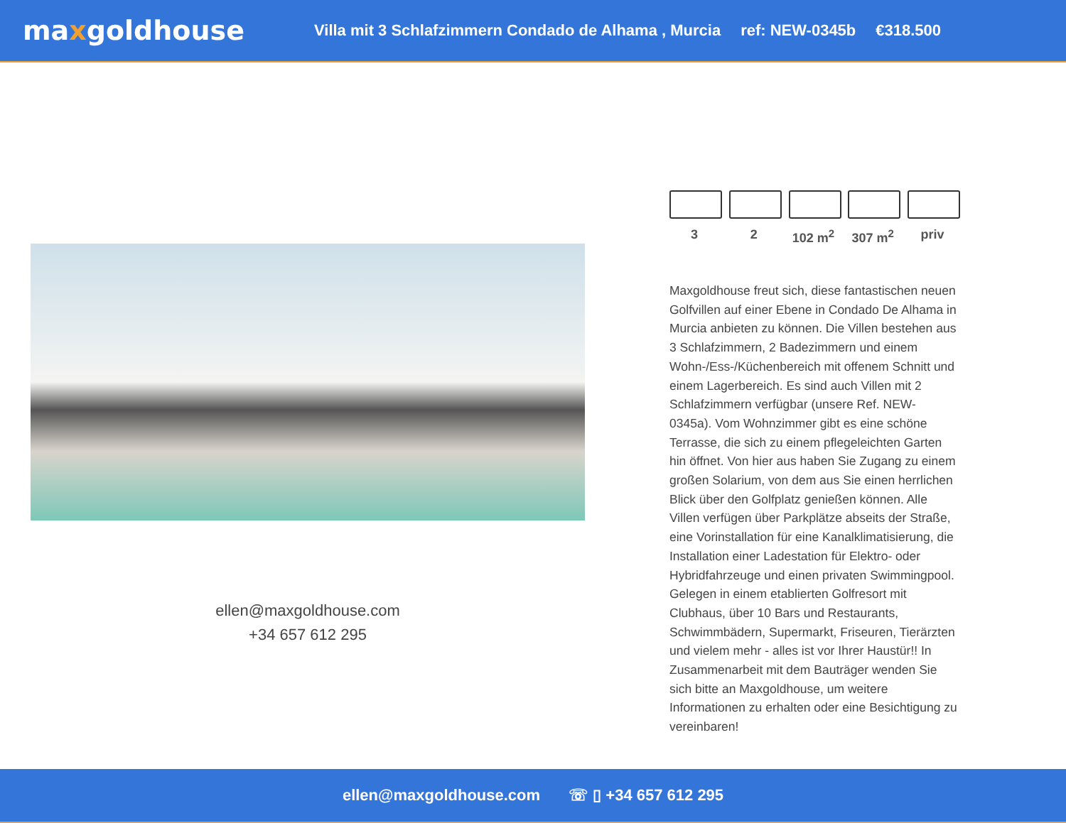maxgoldhouse
Villa mit 3 Schlafzimmern Condado de Alhama , Murcia ref: NEW-0345b €318.500
ellen@maxgoldhouse.com
+34 657 612 295
3 2 102 m<sup>2</sup> 307 m<sup>2</sup> priv
Maxgoldhouse freut sich, diese fantastischen neuen Golfvillen auf einer Ebene in Condado De Alhama in Murcia anbieten zu können. Die Villen bestehen aus 3 Schlafzimmern, 2 Badezimmern und einem Wohn-/Ess-/Küchenbereich mit offenem Schnitt und einem Lagerbereich. Es sind auch Villen mit 2 Schlafzimmern verfügbar (unsere Ref. NEW-0345a). Vom Wohnzimmer gibt es eine schöne Terrasse, die sich zu einem pflegeleichten Garten hin öffnet. Von hier aus haben Sie Zugang zu einem großen Solarium, von dem aus Sie einen herrlichen Blick über den Golfplatz genießen können. Alle Villen verfügen über Parkplätze abseits der Straße, eine Vorinstallation für eine Kanalklimatisierung, die Installation einer Ladestation für Elektro- oder Hybridfahrzeuge und einen privaten Swimmingpool. Gelegen in einem etablierten Golfresort mit Clubhaus, über 10 Bars und Restaurants, Schwimmbädern, Supermarkt, Friseuren, Tierärzten und vielem mehr - alles ist vor Ihrer Haustür!! In Zusammenarbeit mit dem Bauträger wenden Sie sich bitte an Maxgoldhouse, um weitere Informationen zu erhalten oder eine Besichtigung zu vereinbaren!
ellen@maxgoldhouse.com ☏ ▯ +34 657 612 295